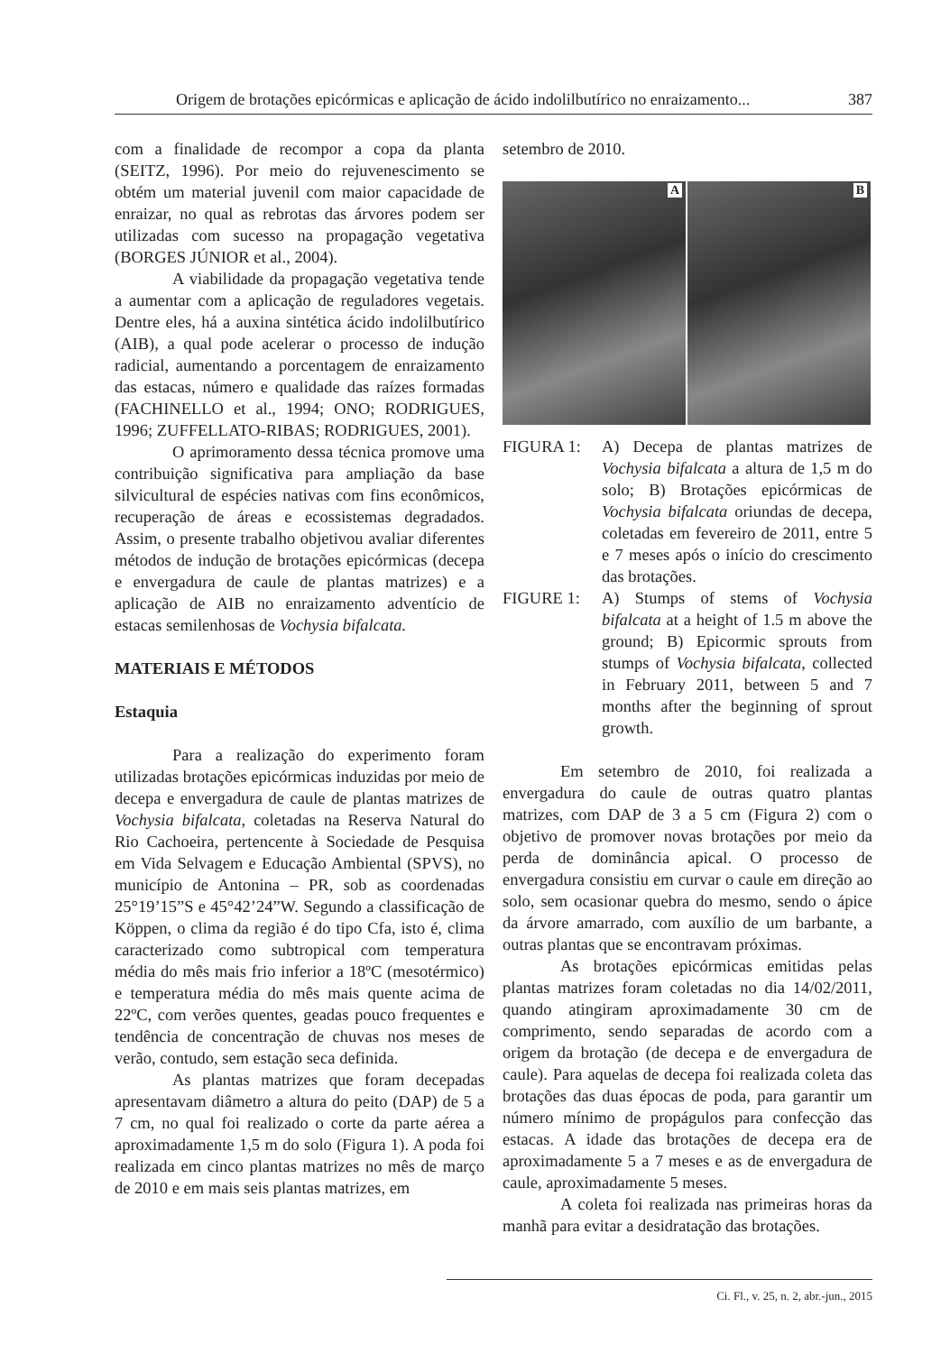Origem de brotações epicórmicas e aplicação de ácido indolilbutírico no enraizamento... 387
com a finalidade de recompor a copa da planta (SEITZ, 1996). Por meio do rejuvenescimento se obtém um material juvenil com maior capacidade de enraizar, no qual as rebrotas das árvores podem ser utilizadas com sucesso na propagação vegetativa (BORGES JÚNIOR et al., 2004).
A viabilidade da propagação vegetativa tende a aumentar com a aplicação de reguladores vegetais. Dentre eles, há a auxina sintética ácido indolilbutírico (AIB), a qual pode acelerar o processo de indução radicial, aumentando a porcentagem de enraizamento das estacas, número e qualidade das raízes formadas (FACHINELLO et al., 1994; ONO; RODRIGUES, 1996; ZUFFELLATO-RIBAS; RODRIGUES, 2001).
O aprimoramento dessa técnica promove uma contribuição significativa para ampliação da base silvicultural de espécies nativas com fins econômicos, recuperação de áreas e ecossistemas degradados. Assim, o presente trabalho objetivou avaliar diferentes métodos de indução de brotações epicórmicas (decepa e envergadura de caule de plantas matrizes) e a aplicação de AIB no enraizamento adventício de estacas semilenhosas de Vochysia bifalcata.
MATERIAIS E MÉTODOS
Estaquia
Para a realização do experimento foram utilizadas brotações epicórmicas induzidas por meio de decepa e envergadura de caule de plantas matrizes de Vochysia bifalcata, coletadas na Reserva Natural do Rio Cachoeira, pertencente à Sociedade de Pesquisa em Vida Selvagem e Educação Ambiental (SPVS), no município de Antonina – PR, sob as coordenadas 25°19’15”S e 45°42’24”W. Segundo a classificação de Köppen, o clima da região é do tipo Cfa, isto é, clima caracterizado como subtropical com temperatura média do mês mais frio inferior a 18ºC (mesotérmico) e temperatura média do mês mais quente acima de 22ºC, com verões quentes, geadas pouco frequentes e tendência de concentração de chuvas nos meses de verão, contudo, sem estação seca definida.
As plantas matrizes que foram decepadas apresentavam diâmetro a altura do peito (DAP) de 5 a 7 cm, no qual foi realizado o corte da parte aérea a aproximadamente 1,5 m do solo (Figura 1). A poda foi realizada em cinco plantas matrizes no mês de março de 2010 e em mais seis plantas matrizes, em
setembro de 2010.
A
B
FIGURA 1: A) Decepa de plantas matrizes de Vochysia bifalcata a altura de 1,5 m do solo; B) Brotações epicórmicas de Vochysia bifalcata oriundas de decepa, coletadas em fevereiro de 2011, entre 5 e 7 meses após o início do crescimento das brotações.
FIGURE 1: A) Stumps of stems of Vochysia bifalcata at a height of 1.5 m above the ground; B) Epicormic sprouts from stumps of Vochysia bifalcata, collected in February 2011, between 5 and 7 months after the beginning of sprout growth.
Em setembro de 2010, foi realizada a envergadura do caule de outras quatro plantas matrizes, com DAP de 3 a 5 cm (Figura 2) com o objetivo de promover novas brotações por meio da perda de dominância apical. O processo de envergadura consistiu em curvar o caule em direção ao solo, sem ocasionar quebra do mesmo, sendo o ápice da árvore amarrado, com auxílio de um barbante, a outras plantas que se encontravam próximas.
As brotações epicórmicas emitidas pelas plantas matrizes foram coletadas no dia 14/02/2011, quando atingiram aproximadamente 30 cm de comprimento, sendo separadas de acordo com a origem da brotação (de decepa e de envergadura de caule). Para aquelas de decepa foi realizada coleta das brotações das duas épocas de poda, para garantir um número mínimo de propágulos para confecção das estacas. A idade das brotações de decepa era de aproximadamente 5 a 7 meses e as de envergadura de caule, aproximadamente 5 meses.
A coleta foi realizada nas primeiras horas da manhã para evitar a desidratação das brotações.
Ci. Fl., v. 25, n. 2, abr.-jun., 2015